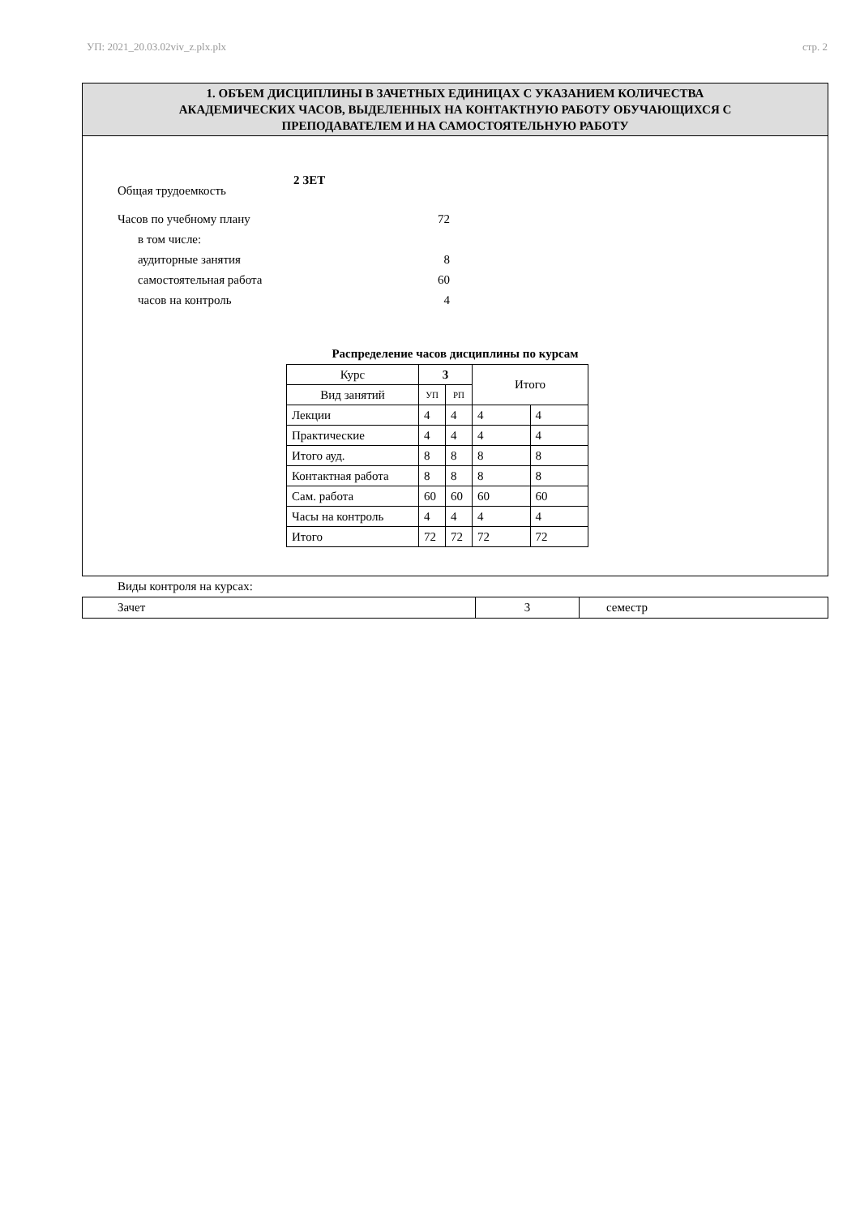УП: 2021_20.03.02viv_z.plx.plx стр. 2
1. ОБЪЕМ ДИСЦИПЛИНЫ В ЗАЧЕТНЫХ ЕДИНИЦАХ С УКАЗАНИЕМ КОЛИЧЕСТВА
АКАДЕМИЧЕСКИХ ЧАСОВ, ВЫДЕЛЕННЫХ НА КОНТАКТНУЮ РАБОТУ ОБУЧАЮЩИХСЯ С
ПРЕПОДАВАТЕЛЕМ И НА САМОСТОЯТЕЛЬНУЮ РАБОТУ
Общая трудоемкость 2 ЗЕТ
Часов по учебному плану 72
в том числе:
аудиторные занятия 8
самостоятельная работа 60
часов на контроль 4
Распределение часов дисциплины по курсам
| Курс | 3 | | Итого | |
| Вид занятий | УП | РП | | |
| Лекции | 4 | 4 | 4 | 4 |
| Практические | 4 | 4 | 4 | 4 |
| Итого ауд. | 8 | 8 | 8 | 8 |
| Контактная работа | 8 | 8 | 8 | 8 |
| Сам. работа | 60 | 60 | 60 | 60 |
| Часы на контроль | 4 | 4 | 4 | 4 |
| Итого | 72 | 72 | 72 | 72 |
Виды контроля на курсах:
| Зачет | 3 | семестр |